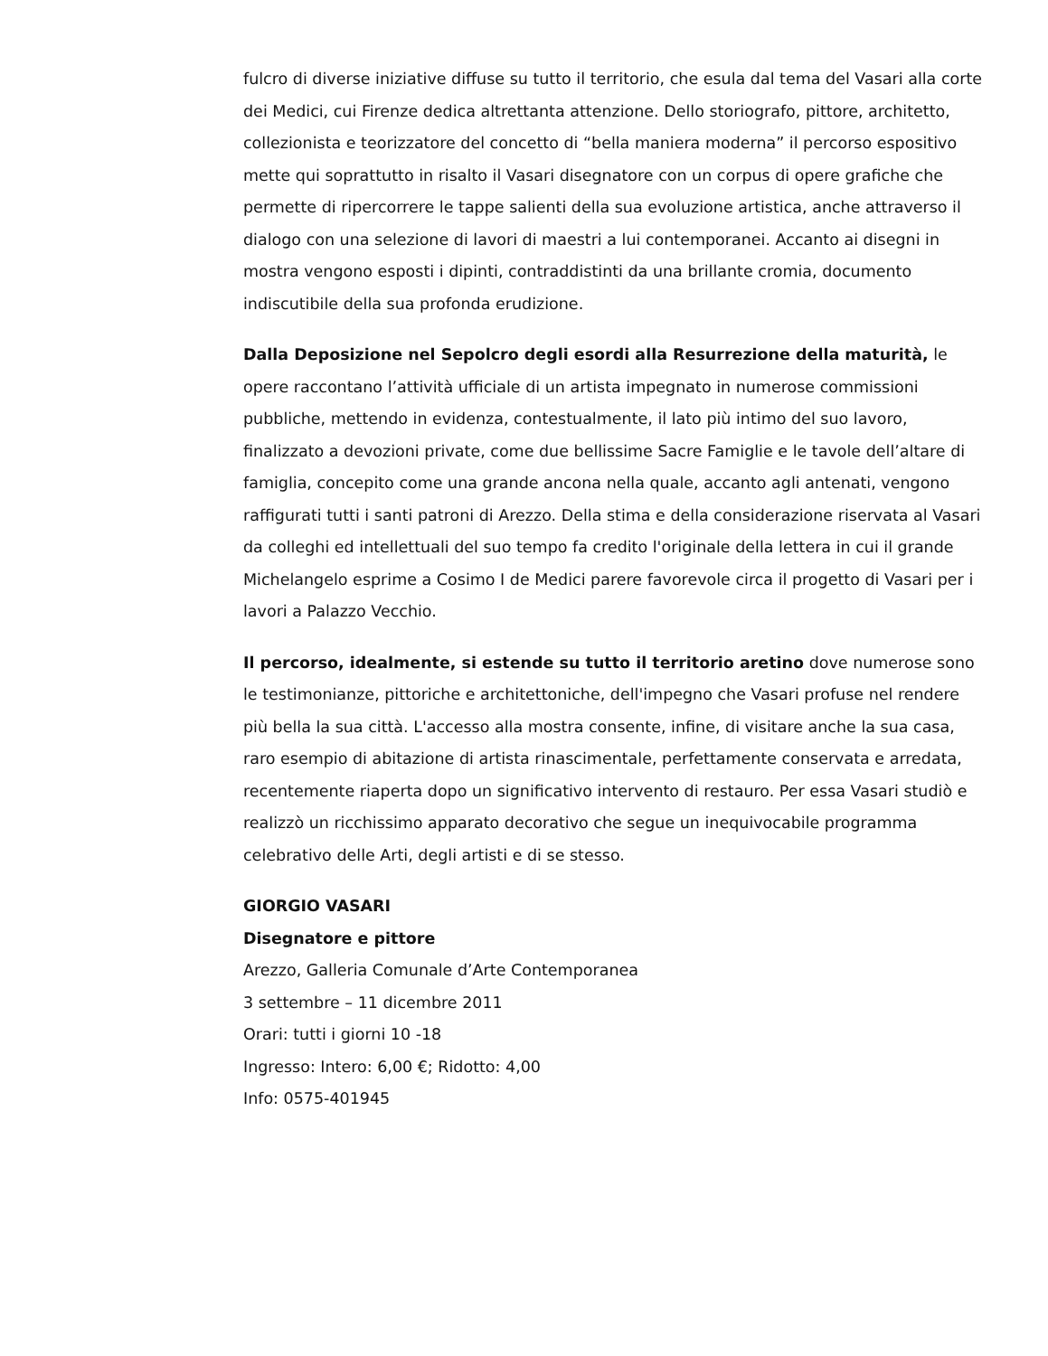fulcro di diverse iniziative diffuse su tutto il territorio, che esula dal tema del Vasari alla corte dei Medici, cui Firenze dedica altrettanta attenzione. Dello storiografo, pittore, architetto, collezionista e teorizzatore del concetto di “bella maniera moderna” il percorso espositivo mette qui soprattutto in risalto il Vasari disegnatore con un corpus di opere grafiche che permette di ripercorrere le tappe salienti della sua evoluzione artistica, anche attraverso il dialogo con una selezione di lavori di maestri a lui contemporanei. Accanto ai disegni in mostra vengono esposti i dipinti, contraddistinti da una brillante cromia, documento indiscutibile della sua profonda erudizione.
Dalla Deposizione nel Sepolcro degli esordi alla Resurrezione della maturità, le opere raccontano l’attività ufficiale di un artista impegnato in numerose commissioni pubbliche, mettendo in evidenza, contestualmente, il lato più intimo del suo lavoro, finalizzato a devozioni private, come due bellissime Sacre Famiglie e le tavole dell’altare di famiglia, concepito come una grande ancona nella quale, accanto agli antenati, vengono raffigurati tutti i santi patroni di Arezzo. Della stima e della considerazione riservata al Vasari da colleghi ed intellettuali del suo tempo fa credito l'originale della lettera in cui il grande Michelangelo esprime a Cosimo I de Medici parere favorevole circa il progetto di Vasari per i lavori a Palazzo Vecchio.
Il percorso, idealmente, si estende su tutto il territorio aretino dove numerose sono le testimonianze, pittoriche e architettoniche, dell'impegno che Vasari profuse nel rendere più bella la sua città. L'accesso alla mostra consente, infine, di visitare anche la sua casa, raro esempio di abitazione di artista rinascimentale, perfettamente conservata e arredata, recentemente riaperta dopo un significativo intervento di restauro. Per essa Vasari studiò e realizzò un ricchissimo apparato decorativo che segue un inequivocabile programma celebrativo delle Arti, degli artisti e di se stesso.
GIORGIO VASARI
Disegnatore e pittore
Arezzo, Galleria Comunale d’Arte Contemporanea
3 settembre – 11 dicembre 2011
Orari: tutti i giorni 10 -18
Ingresso: Intero: 6,00 €; Ridotto: 4,00
Info: 0575-401945